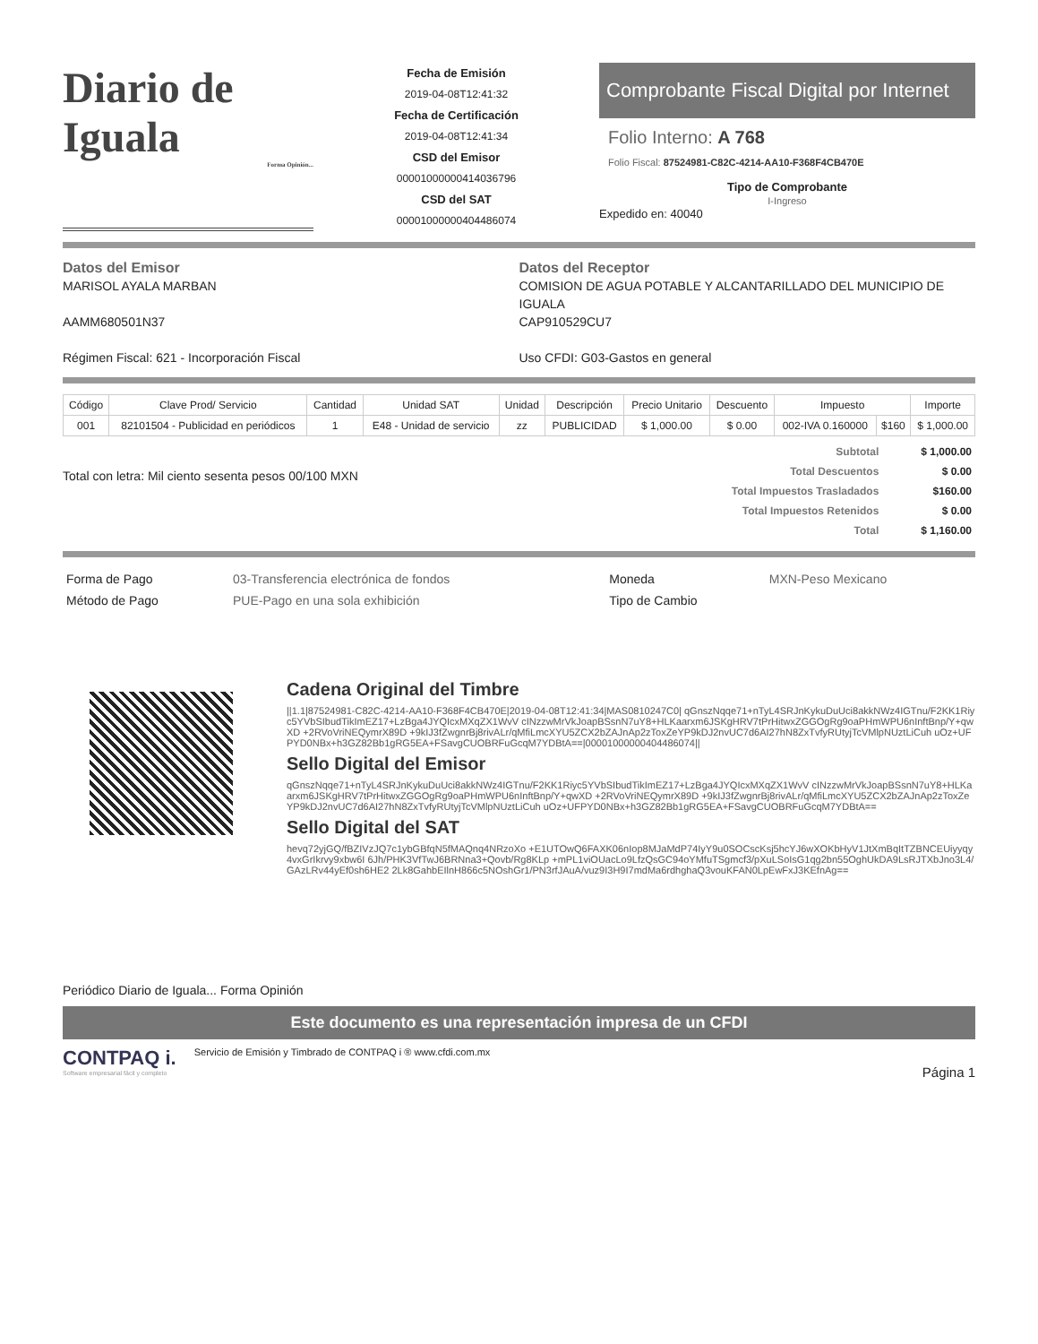Diario de Iguala
Forma Opinión...
Fecha de Emisión
2019-04-08T12:41:32
Fecha de Certificación
2019-04-08T12:41:34
CSD del Emisor
00001000000414036796
CSD del SAT
00001000000404486074
Comprobante Fiscal Digital por Internet
Folio Interno: A 768
Folio Fiscal: 87524981-C82C-4214-AA10-F368F4CB470E
Tipo de Comprobante
I-Ingreso
Expedido en: 40040
Datos del Emisor
MARISOL AYALA MARBAN
AAMM680501N37
Régimen Fiscal: 621 - Incorporación Fiscal
Datos del Receptor
COMISION DE AGUA POTABLE Y ALCANTARILLADO DEL MUNICIPIO DE IGUALA
CAP910529CU7
Uso CFDI: G03-Gastos en general
| Código | Clave Prod/ Servicio | Cantidad | Unidad SAT | Unidad | Descripción | Precio Unitario | Descuento | Impuesto | | Importe |
| --- | --- | --- | --- | --- | --- | --- | --- | --- | --- | --- |
| 001 | 82101504 - Publicidad en periódicos | 1 | E48 - Unidad de servicio | zz | PUBLICIDAD | $ 1,000.00 | $ 0.00 | 002-IVA 0.160000 | $160 | $ 1,000.00 |
Total con letra: Mil ciento sesenta pesos 00/100 MXN
| Subtotal | $ 1,000.00 |
| Total Descuentos | $ 0.00 |
| Total Impuestos Trasladados | $160.00 |
| Total Impuestos Retenidos | $ 0.00 |
| Total | $ 1,160.00 |
| Forma de Pago | 03-Transferencia electrónica de fondos | Moneda | MXN-Peso Mexicano |
| Método de Pago | PUE-Pago en una sola exhibición | Tipo de Cambio | |
Cadena Original del Timbre
||1.1|87524981-C82C-4214-AA10-F368F4CB470E|2019-04-08T12:41:34|MAS0810247C0| qGnszNqqe71+nTyL4SRJnKykuDuUci8akkNWz4IGTnu/F2KK1Riyc5YVbSIbudTikImEZ17+LzBga4JYQIcxMXqZX1WvV cINzzwMrVkJoapBSsnN7uY8+HLKaarxm6JSKgHRV7tPrHitwxZGGOgRg9oaPHmWPU6nInftBnp/Y+qwXD +2RVoVriNEQymrX89D +9kIJ3fZwgnrBj8rivALr/qMfiLmcXYU5ZCX2bZAJnAp2zToxZeYP9kDJ2nvUC7d6AI27hN8ZxTvfyRUtyjTcVMlpNUztLiCuh uOz+UFPYD0NBx+h3GZ82Bb1gRG5EA+FSavgCUOBRFuGcqM7YDBtA==|00001000000404486074||
Sello Digital del Emisor
qGnszNqqe71+nTyL4SRJnKykuDuUci8akkNWz4IGTnu/F2KK1Riyc5YVbSIbudTikImEZ17+LzBga4JYQIcxMXqZX1WvV cINzzwMrVkJoapBSsnN7uY8+HLKaarxm6JSKgHRV7tPrHitwxZGGOgRg9oaPHmWPU6nInftBnp/Y+qwXD +2RVoVriNEQymrX89D +9kIJ3fZwgnrBj8rivALr/qMfiLmcXYU5ZCX2bZAJnAp2zToxZeYP9kDJ2nvUC7d6AI27hN8ZxTvfyRUtyjTcVMlpNUztLiCuh uOz+UFPYD0NBx+h3GZ82Bb1gRG5EA+FSavgCUOBRFuGcqM7YDBtA==
Sello Digital del SAT
hevq72yjGQ/fBZIVzJQ7c1ybGBfqN5fMAQnq4NRzoXo +E1UTOwQ6FAXK06nIop8MJaMdP74IyY9u0SOCscKsj5hcYJ6wXOKbHyV1JtXmBqItTZBNCEUiyyqy4vxGrIkrvy9xbw6I 6Jh/PHK3VfTwJ6BRNna3+Qovb/Rg8KLp +mPL1viOUacLo9LfzQsGC94oYMfuTSgmcf3/pXuLSoIsG1qg2bn55OghUkDA9LsRJTXbJno3L4/GAzLRv44yEf0sh6HE2 2Lk8GahbEIlnH866c5NOshGr1/PN3rfJAuA/vuz9I3H9I7mdMa6rdhghaQ3vouKFAN0LpEwFxJ3KEfnAg==
Periódico Diario de Iguala... Forma Opinión
Este documento es una representación impresa de un CFDI
CONTPAQ i.
Software empresarial fácil y completo
Servicio de Emisión y Timbrado de CONTPAQ i ® www.cfdi.com.mx
Página 1